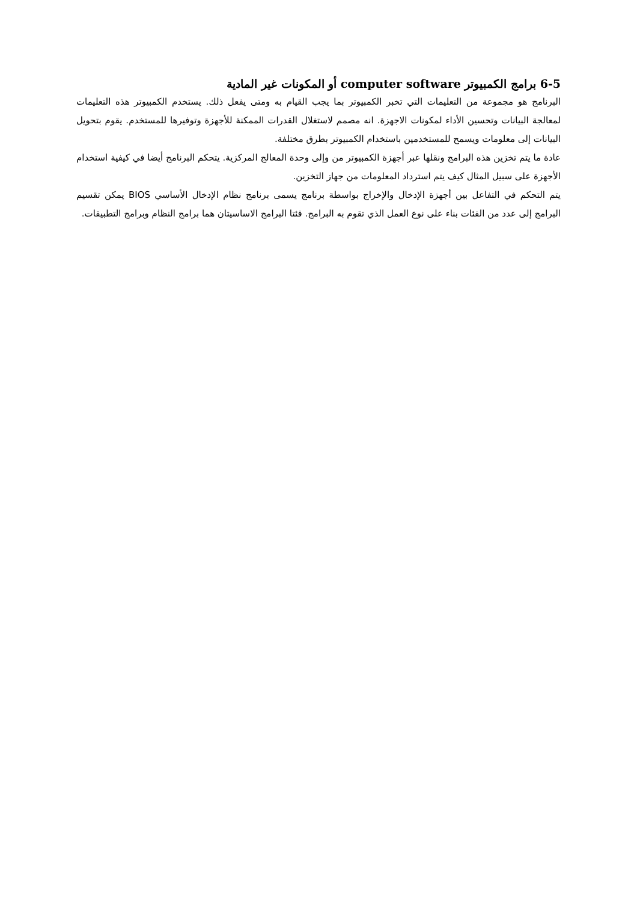6-5 برامج الكمبيوتر computer software أو المكونات غير المادية
البرنامج هو مجموعة من التعليمات التي تخبر الكمبيوتر بما يجب القيام به ومتى يفعل ذلك. يستخدم الكمبيوتر هذه التعليمات لمعالجة البيانات وتحسين الأداء لمكونات الاجهزة. انه مصمم لاستغلال القدرات الممكنة للأجهزة وتوفيرها للمستخدم. يقوم بتحويل البيانات إلى معلومات ويسمح للمستخدمين باستخدام الكمبيوتر بطرق مختلفة.
عادة ما يتم تخزين هذه البرامج ونقلها عبر أجهزة الكمبيوتر من وإلى وحدة المعالج المركزية. يتحكم البرنامج أيضا في كيفية استخدام الأجهزة على سبيل المثال كيف يتم استرداد المعلومات من جهاز التخزين.
يتم التحكم في التفاعل بين أجهزة الإدخال والإخراج بواسطة برنامج يسمى برنامج نظام الإدخال الأساسي BIOS يمكن تقسيم البرامج إلى عدد من الفئات بناء على نوع العمل الذي تقوم به البرامج. فئتا البرامج الاساسيتان هما برامج النظام وبرامج التطبيقات.